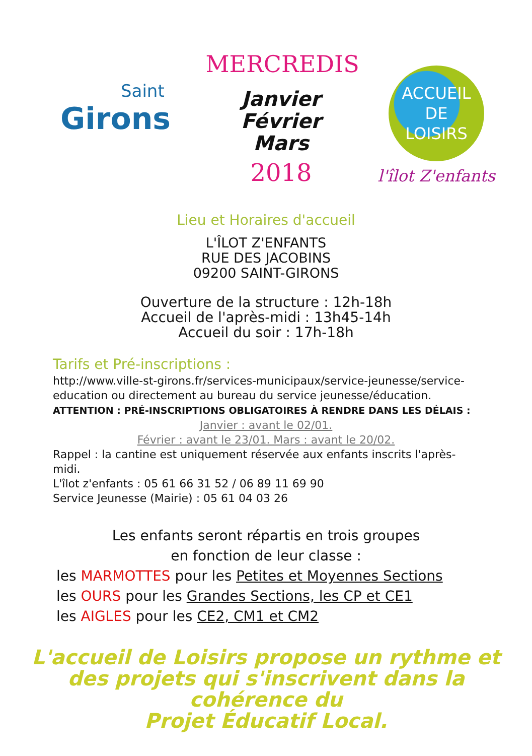Saint
Girons
MERCREDIS
Janvier
Février
Mars
2018
ACCUEIL DE
LOISIRS
l'îlot Z'enfants
Lieu et Horaires d'accueil
L'ÎLOT Z'ENFANTS
RUE DES JACOBINS
09200 SAINT-GIRONS
Ouverture de la structure : 12h-18h
Accueil de l'après-midi : 13h45-14h
Accueil du soir : 17h-18h
Tarifs et Pré-inscriptions :
http://www.ville-st-girons.fr/services-municipaux/service-jeunesse/service-education ou directement au bureau du service jeunesse/éducation.
ATTENTION : PRÉ-INSCRIPTIONS OBLIGATOIRES À RENDRE DANS LES DÉLAIS :
Janvier : avant le 02/01.
Février : avant le 23/01. Mars : avant le 20/02.
Rappel : la cantine est uniquement réservée aux enfants inscrits l'après-midi.
L'îlot z'enfants : 05 61 66 31 52 / 06 89 11 69 90
Service Jeunesse (Mairie) : 05 61 04 03 26
Les enfants seront répartis en trois groupes
en fonction de leur classe :
les MARMOTTES pour les Petites et Moyennes Sections
les OURS pour les Grandes Sections, les CP et CE1
les AIGLES pour les CE2, CM1 et CM2
L'accueil de Loisirs propose un rythme et des projets qui s'inscrivent dans la cohérence du
Projet Éducatif Local.